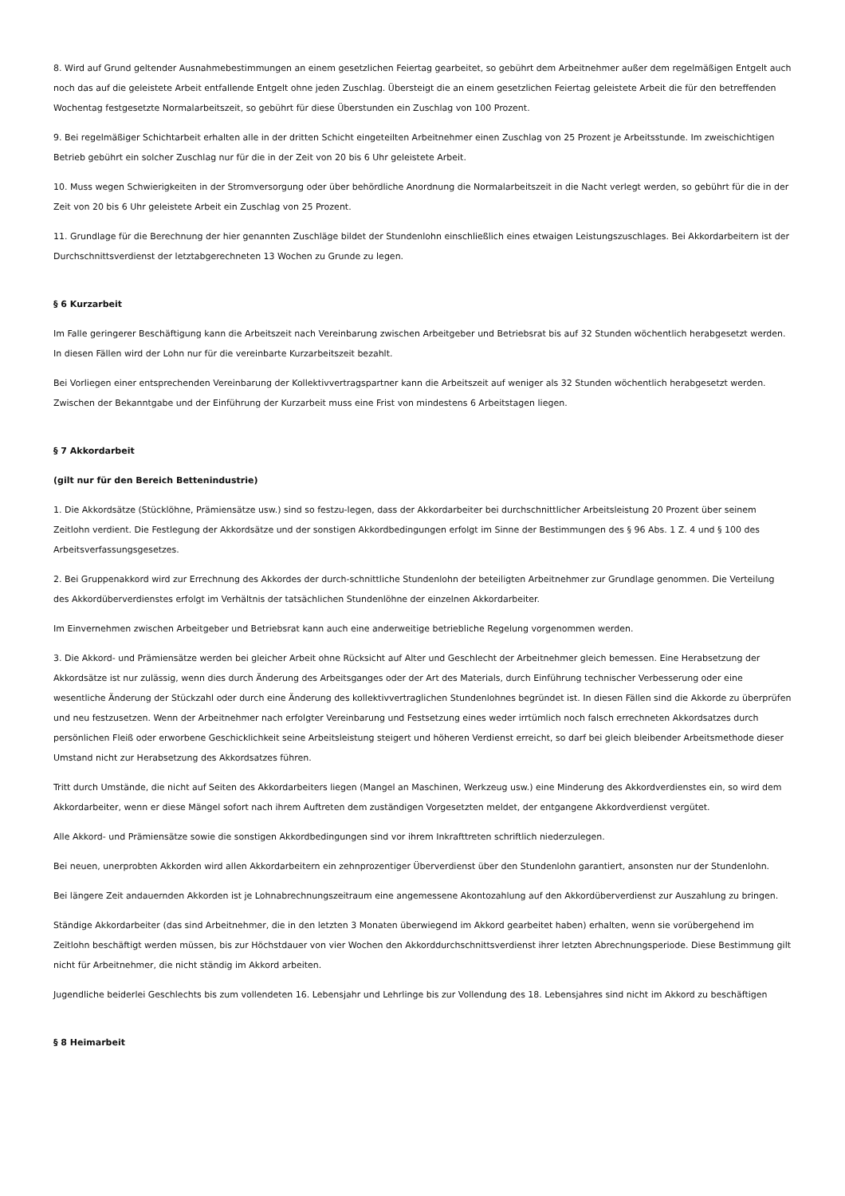8. Wird auf Grund geltender Ausnahmebestimmungen an einem gesetzlichen Feiertag gearbeitet, so gebührt dem Arbeitnehmer außer dem regelmäßigen Entgelt auch noch das auf die geleistete Arbeit entfallende Entgelt ohne jeden Zuschlag. Übersteigt die an einem gesetzlichen Feiertag geleistete Arbeit die für den betreffenden Wochentag festgesetzte Normalarbeitszeit, so gebührt für diese Überstunden ein Zuschlag von 100 Prozent.
9. Bei regelmäßiger Schichtarbeit erhalten alle in der dritten Schicht eingeteilten Arbeitnehmer einen Zuschlag von 25 Prozent je Arbeitsstunde. Im zweischichtigen Betrieb gebührt ein solcher Zuschlag nur für die in der Zeit von 20 bis 6 Uhr geleistete Arbeit.
10. Muss wegen Schwierigkeiten in der Stromversorgung oder über behördliche Anordnung die Normalarbeitszeit in die Nacht verlegt werden, so gebührt für die in der Zeit von 20 bis 6 Uhr geleistete Arbeit ein Zuschlag von 25 Prozent.
11. Grundlage für die Berechnung der hier genannten Zuschläge bildet der Stundenlohn einschließlich eines etwaigen Leistungszuschlages. Bei Akkordarbeitern ist der Durchschnittsverdienst der letztabgerechneten 13 Wochen zu Grunde zu legen.
§ 6 Kurzarbeit
Im Falle geringerer Beschäftigung kann die Arbeitszeit nach Vereinbarung zwischen Arbeitgeber und Betriebsrat bis auf 32 Stunden wöchentlich herabgesetzt werden. In diesen Fällen wird der Lohn nur für die vereinbarte Kurzarbeitszeit bezahlt.
Bei Vorliegen einer entsprechenden Vereinbarung der Kollektivvertragspartner kann die Arbeitszeit auf weniger als 32 Stunden wöchentlich herabgesetzt werden. Zwischen der Bekanntgabe und der Einführung der Kurzarbeit muss eine Frist von mindestens 6 Arbeitstagen liegen.
§ 7 Akkordarbeit
(gilt nur für den Bereich Bettenindustrie)
1. Die Akkordsätze (Stücklöhne, Prämiensätze usw.) sind so festzu-legen, dass der Akkordarbeiter bei durchschnittlicher Arbeitsleistung 20 Prozent über seinem Zeitlohn verdient. Die Festlegung der Akkordsätze und der sonstigen Akkordbedingungen erfolgt im Sinne der Bestimmungen des § 96 Abs. 1 Z. 4 und § 100 des Arbeitsverfassungsgesetzes.
2. Bei Gruppenakkord wird zur Errechnung des Akkordes der durch-schnittliche Stundenlohn der beteiligten Arbeitnehmer zur Grundlage genommen. Die Verteilung des Akkordüberverdienstes erfolgt im Verhältnis der tatsächlichen Stundenlöhne der einzelnen Akkordarbeiter.
Im Einvernehmen zwischen Arbeitgeber und Betriebsrat kann auch eine anderweitige betriebliche Regelung vorgenommen werden.
3. Die Akkord- und Prämiensätze werden bei gleicher Arbeit ohne Rücksicht auf Alter und Geschlecht der Arbeitnehmer gleich bemessen. Eine Herabsetzung der Akkordsätze ist nur zulässig, wenn dies durch Änderung des Arbeitsganges oder der Art des Materials, durch Einführung technischer Verbesserung oder eine wesentliche Änderung der Stückzahl oder durch eine Änderung des kollektivvertraglichen Stundenlohnes begründet ist. In diesen Fällen sind die Akkorde zu überprüfen und neu festzusetzen. Wenn der Arbeitnehmer nach erfolgter Vereinbarung und Festsetzung eines weder irrtümlich noch falsch errechneten Akkordsatzes durch persönlichen Fleiß oder erworbene Geschicklichkeit seine Arbeitsleistung steigert und höheren Verdienst erreicht, so darf bei gleich bleibender Arbeitsmethode dieser Umstand nicht zur Herabsetzung des Akkordsatzes führen.
Tritt durch Umstände, die nicht auf Seiten des Akkordarbeiters liegen (Mangel an Maschinen, Werkzeug usw.) eine Minderung des Akkordverdienstes ein, so wird dem Akkordarbeiter, wenn er diese Mängel sofort nach ihrem Auftreten dem zuständigen Vorgesetzten meldet, der entgangene Akkordverdienst vergütet.
Alle Akkord- und Prämiensätze sowie die sonstigen Akkordbedingungen sind vor ihrem Inkrafttreten schriftlich niederzulegen.
Bei neuen, unerprobten Akkorden wird allen Akkordarbeitern ein zehnprozentiger Überverdienst über den Stundenlohn garantiert, ansonsten nur der Stundenlohn.
Bei längere Zeit andauernden Akkorden ist je Lohnabrechnungszeitraum eine angemessene Akontozahlung auf den Akkordüberverdienst zur Auszahlung zu bringen.
Ständige Akkordarbeiter (das sind Arbeitnehmer, die in den letzten 3 Monaten überwiegend im Akkord gearbeitet haben) erhalten, wenn sie vorübergehend im Zeitlohn beschäftigt werden müssen, bis zur Höchstdauer von vier Wochen den Akkorddurchschnittsverdienst ihrer letzten Abrechnungsperiode. Diese Bestimmung gilt nicht für Arbeitnehmer, die nicht ständig im Akkord arbeiten.
Jugendliche beiderlei Geschlechts bis zum vollendeten 16. Lebensjahr und Lehrlinge bis zur Vollendung des 18. Lebensjahres sind nicht im Akkord zu beschäftigen
§ 8 Heimarbeit